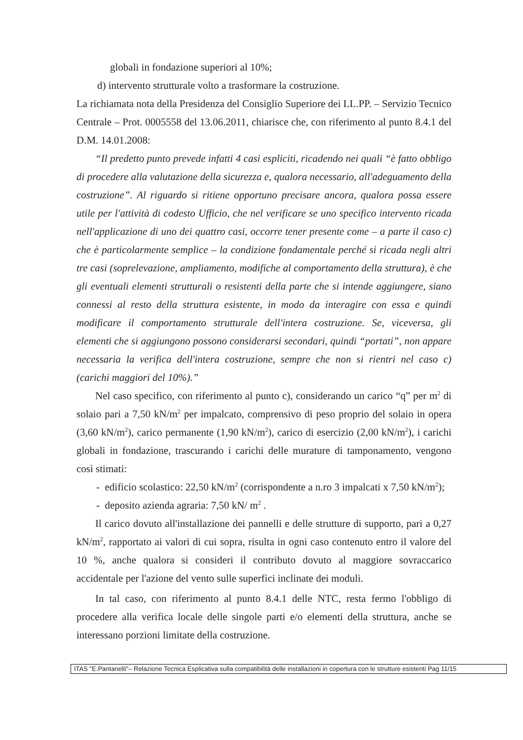globali in fondazione superiori al 10%;
d) intervento strutturale volto a trasformare la costruzione.
La richiamata nota della Presidenza del Consiglio Superiore dei LL.PP. – Servizio Tecnico Centrale – Prot. 0005558 del 13.06.2011, chiarisce che, con riferimento al punto 8.4.1 del D.M. 14.01.2008:
“Il predetto punto prevede infatti 4 casi espliciti, ricadendo nei quali “è fatto obbligo di procedere alla valutazione della sicurezza e, qualora necessario, all'adeguamento della costruzione”. Al riguardo si ritiene opportuno precisare ancora, qualora possa essere utile per l'attività di codesto Ufficio, che nel verificare se uno specifico intervento ricada nell'applicazione di uno dei quattro casi, occorre tener presente come – a parte il caso c) che è particolarmente semplice – la condizione fondamentale perché si ricada negli altri tre casi (soprelevazione, ampliamento, modifiche al comportamento della struttura), è che gli eventuali elementi strutturali o resistenti della parte che si intende aggiungere, siano connessi al resto della struttura esistente, in modo da interagire con essa e quindi modificare il comportamento strutturale dell'intera costruzione. Se, viceversa, gli elementi che si aggiungono possono considerarsi secondari, quindi “portati”, non appare necessaria la verifica dell'intera costruzione, sempre che non si rientri nel caso c) (carichi maggiori del 10%).”
Nel caso specifico, con riferimento al punto c), considerando un carico “q” per m<sup>2</sup> di solaio pari a 7,50 kN/m<sup>2</sup> per impalcato, comprensivo di peso proprio del solaio in opera (3,60 kN/m<sup>2</sup>), carico permanente (1,90 kN/m<sup>2</sup>), carico di esercizio (2,00 kN/m<sup>2</sup>), i carichi globali in fondazione, trascurando i carichi delle murature di tamponamento, vengono così stimati:
- edificio scolastico: 22,50 kN/m<sup>2</sup> (corrispondente a n.ro 3 impalcati x 7,50 kN/m<sup>2</sup>);
- deposito azienda agraria: 7,50 kN/ m<sup>2</sup> .
Il carico dovuto all'installazione dei pannelli e delle strutture di supporto, pari a 0,27 kN/m<sup>2</sup>, rapportato ai valori di cui sopra, risulta in ogni caso contenuto entro il valore del 10 %, anche qualora si consideri il contributo dovuto al maggiore sovraccarico accidentale per l'azione del vento sulle superfici inclinate dei moduli.
In tal caso, con riferimento al punto 8.4.1 delle NTC, resta fermo l'obbligo di procedere alla verifica locale delle singole parti e/o elementi della struttura, anche se interessano porzioni limitate della costruzione.
ITAS "E.Pantanelli"– Relazione Tecnica Esplicativa sulla compatibilità delle installazioni in copertura con le strutture esistenti Pag 11/15